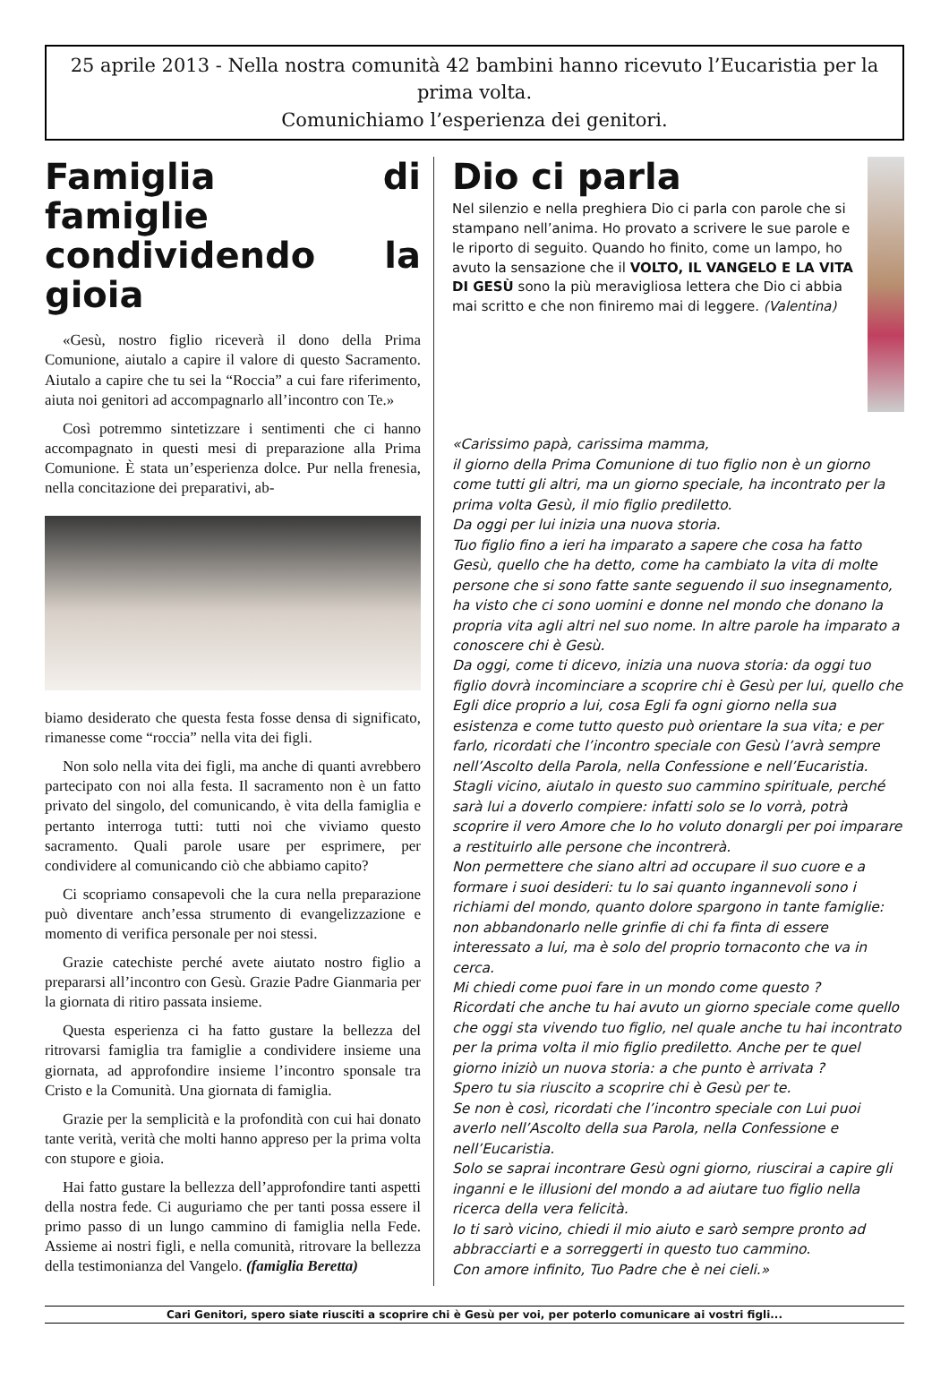25 aprile 2013 - Nella nostra comunità 42 bambini hanno ricevuto l’Eucaristia per la prima volta.
Comunichiamo l’esperienza dei genitori.
Famiglia di famiglie condividendo la gioia
«Gesù, nostro figlio riceverà il dono della Prima Comunione, aiutalo a capire il valore di questo Sacramento. Aiutalo a capire che tu sei la “Roccia” a cui fare riferimento, aiuta noi genitori ad accompagnarlo all’incontro con Te.»
Così potremmo sintetizzare i sentimenti che ci hanno accompagnato in questi mesi di preparazione alla Prima Comunione. È stata un’esperienza dolce. Pur nella frenesia, nella concitazione dei preparativi, ab-
biamo desiderato che questa festa fosse densa di significato, rimanesse come “roccia” nella vita dei figli.
Non solo nella vita dei figli, ma anche di quanti avrebbero partecipato con noi alla festa. Il sacramento non è un fatto privato del singolo, del comunicando, è vita della famiglia e pertanto interroga tutti: tutti noi che viviamo questo sacramento. Quali parole usare per esprimere, per condividere al comunicando ciò che abbiamo capito?
Ci scopriamo consapevoli che la cura nella preparazione può diventare anch’essa strumento di evangelizzazione e momento di verifica personale per noi stessi.
Grazie catechiste perché avete aiutato nostro figlio a prepararsi all’incontro con Gesù. Grazie Padre Gianmaria per la giornata di ritiro passata insieme.
Questa esperienza ci ha fatto gustare la bellezza del ritrovarsi famiglia tra famiglie a condividere insieme una giornata, ad approfondire insieme l’incontro sponsale tra Cristo e la Comunità. Una giornata di famiglia.
Grazie per la semplicità e la profondità con cui hai donato tante verità, verità che molti hanno appreso per la prima volta con stupore e gioia.
Hai fatto gustare la bellezza dell’approfondire tanti aspetti della nostra fede. Ci auguriamo che per tanti possa essere il primo passo di un lungo cammino di famiglia nella Fede. Assieme ai nostri figli, e nella comunità, ritrovare la bellezza della testimonianza del Vangelo. (famiglia Beretta)
Dio ci parla
Nel silenzio e nella preghiera Dio ci parla con parole che si stampano nell’anima. Ho provato a scrivere le sue parole e le riporto di seguito. Quando ho finito, come un lampo, ho avuto la sensazione che il VOLTO, IL VANGELO E LA VITA DI GESÙ sono la più meravigliosa lettera che Dio ci abbia mai scritto e che non finiremo mai di leggere. (Valentina)
«Carissimo papà, carissima mamma,
il giorno della Prima Comunione di tuo figlio non è un giorno come tutti gli altri, ma un giorno speciale, ha incontrato per la prima volta Gesù, il mio figlio prediletto.
Da oggi per lui inizia una nuova storia.
Tuo figlio fino a ieri ha imparato a sapere che cosa ha fatto Gesù, quello che ha detto, come ha cambiato la vita di molte persone che si sono fatte sante seguendo il suo insegnamento, ha visto che ci sono uomini e donne nel mondo che donano la propria vita agli altri nel suo nome. In altre parole ha imparato a conoscere chi è Gesù.
Da oggi, come ti dicevo, inizia una nuova storia: da oggi tuo figlio dovrà incominciare a scoprire chi è Gesù per lui, quello che Egli dice proprio a lui, cosa Egli fa ogni giorno nella sua esistenza e come tutto questo può orientare la sua vita; e per farlo, ricordati che l’incontro speciale con Gesù l’avrà sempre nell’Ascolto della Parola, nella Confessione e nell’Eucaristia.
Stagli vicino, aiutalo in questo suo cammino spirituale, perché sarà lui a doverlo compiere: infatti solo se lo vorrà, potrà scoprire il vero Amore che Io ho voluto donargli per poi imparare a restituirlo alle persone che incontrerà.
Non permettere che siano altri ad occupare il suo cuore e a formare i suoi desideri: tu lo sai quanto ingannevoli sono i richiami del mondo, quanto dolore spargono in tante famiglie: non abbandonarlo nelle grinfie di chi fa finta di essere interessato a lui, ma è solo del proprio tornaconto che va in cerca.
Mi chiedi come puoi fare in un mondo come questo ?
Ricordati che anche tu hai avuto un giorno speciale come quello che oggi sta vivendo tuo figlio, nel quale anche tu hai incontrato per la prima volta il mio figlio prediletto. Anche per te quel giorno iniziò un nuova storia: a che punto è arrivata ?
Spero tu sia riuscito a scoprire chi è Gesù per te.
Se non è così, ricordati che l’incontro speciale con Lui puoi averlo nell’Ascolto della sua Parola, nella Confessione e nell’Eucaristia.
Solo se saprai incontrare Gesù ogni giorno, riuscirai a capire gli inganni e le illusioni del mondo a ad aiutare tuo figlio nella ricerca della vera felicità.
Io ti sarò vicino, chiedi il mio aiuto e sarò sempre pronto ad abbracciarti e a sorreggerti in questo tuo cammino.
Con amore infinito, Tuo Padre che è nei cieli.»
Cari Genitori, spero siate riusciti a scoprire chi è Gesù per voi, per poterlo comunicare ai vostri figli...